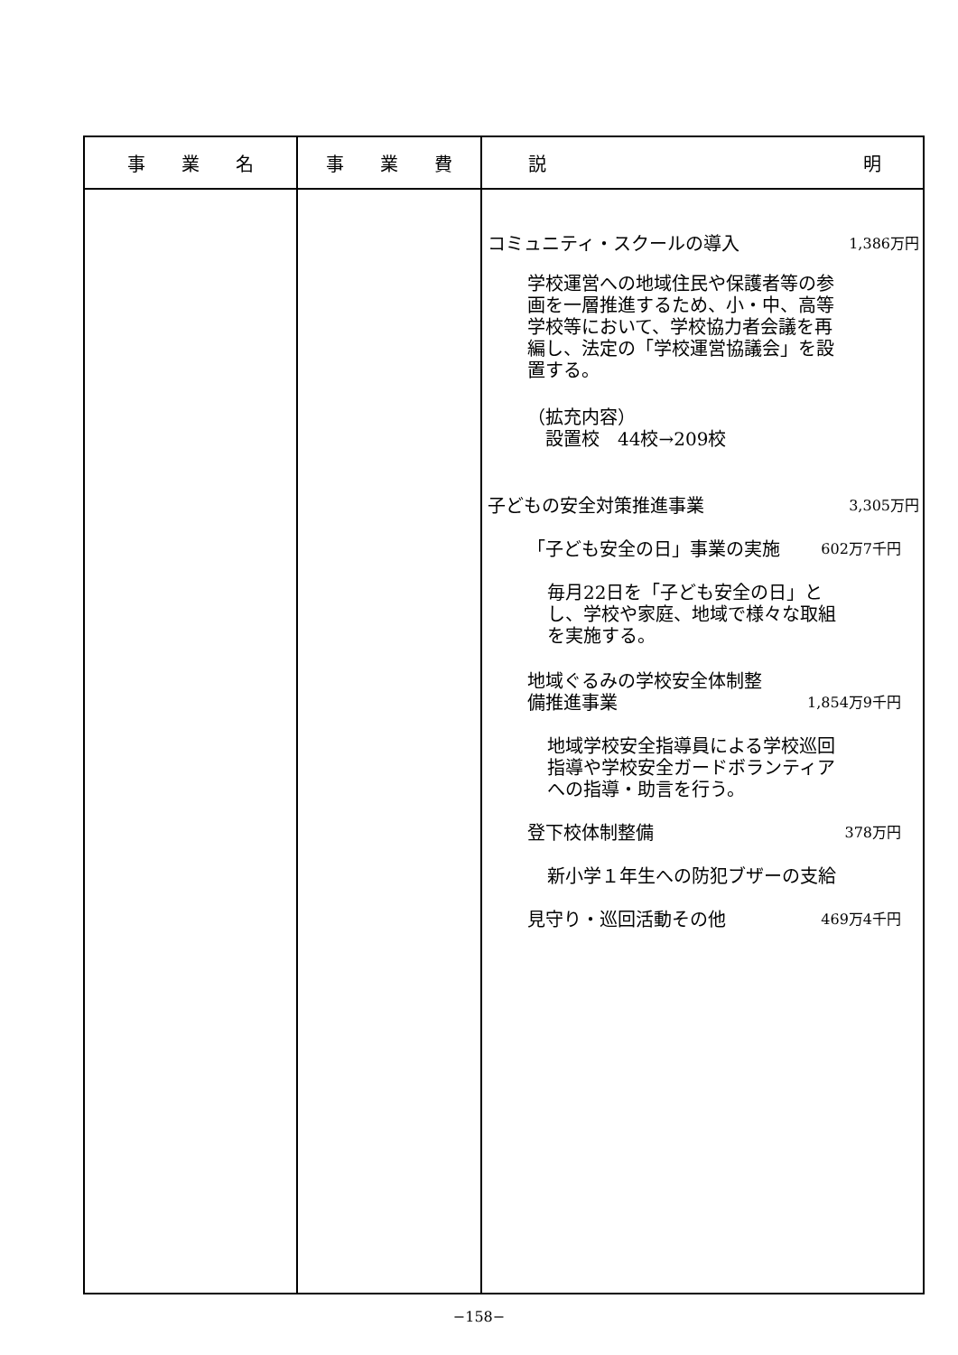| 事 業 名 | 事 業 費 | 説 明 |
| --- | --- | --- |
| | | コミュニティ・スクールの導入 1,386万円 学校運営への地域住民や保護者等の参画を一層推進するため、小・中、高等学校等において、学校協力者会議を再編し、法定の「学校運営協議会」を設置する。 （拡充内容） 設置校 44校→209校 子どもの安全対策推進事業 3,305万円 「子ども安全の日」事業の実施 602万7千円 毎月22日を「子ども安全の日」とし、学校や家庭、地域で様々な取組を実施する。 地域ぐるみの学校安全体制整 備推進事業 1,854万9千円 地域学校安全指導員による学校巡回指導や学校安全ガードボランティアへの指導・助言を行う。 登下校体制整備 378万円 新小学１年生への防犯ブザーの支給 見守り・巡回活動その他 469万4千円 |
−158−